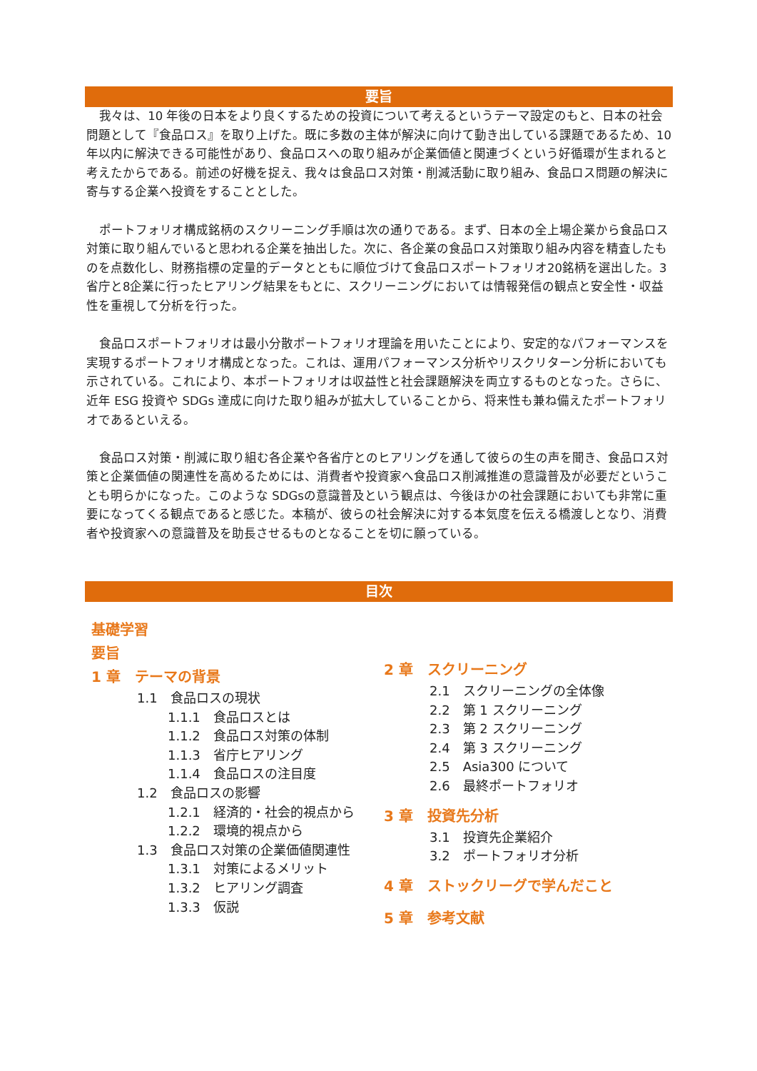要旨
我々は、10 年後の日本をより良くするための投資について考えるというテーマ設定のもと、日本の社会問題として『食品ロス』を取り上げた。既に多数の主体が解決に向けて動き出している課題であるため、10 年以内に解決できる可能性があり、食品ロスへの取り組みが企業価値と関連づくという好循環が生まれると考えたからである。前述の好機を捉え、我々は食品ロス対策・削減活動に取り組み、食品ロス問題の解決に寄与する企業へ投資をすることとした。
ポートフォリオ構成銘柄のスクリーニング手順は次の通りである。まず、日本の全上場企業から食品ロス対策に取り組んでいると思われる企業を抽出した。次に、各企業の食品ロス対策取り組み内容を精査したものを点数化し、財務指標の定量的データとともに順位づけて食品ロスポートフォリオ20銘柄を選出した。3省庁と8企業に行ったヒアリング結果をもとに、スクリーニングにおいては情報発信の観点と安全性・収益性を重視して分析を行った。
食品ロスポートフォリオは最小分散ポートフォリオ理論を用いたことにより、安定的なパフォーマンスを実現するポートフォリオ構成となった。これは、運用パフォーマンス分析やリスクリターン分析においても示されている。これにより、本ポートフォリオは収益性と社会課題解決を両立するものとなった。さらに、近年 ESG 投資や SDGs 達成に向けた取り組みが拡大していることから、将来性も兼ね備えたポートフォリオであるといえる。
食品ロス対策・削減に取り組む各企業や各省庁とのヒアリングを通して彼らの生の声を聞き、食品ロス対策と企業価値の関連性を高めるためには、消費者や投資家へ食品ロス削減推進の意識普及が必要だということも明らかになった。このような SDGsの意識普及という観点は、今後ほかの社会課題においても非常に重要になってくる観点であると感じた。本稿が、彼らの社会解決に対する本気度を伝える橋渡しとなり、消費者や投資家への意識普及を助長させるものとなることを切に願っている。
目次
基礎学習
要旨
1 章　テーマの背景
1.1　食品ロスの現状
1.1.1　食品ロスとは
1.1.2　食品ロス対策の体制
1.1.3　省庁ヒアリング
1.1.4　食品ロスの注目度
1.2　食品ロスの影響
1.2.1　経済的・社会的視点から
1.2.2　環境的視点から
1.3　食品ロス対策の企業価値関連性
1.3.1　対策によるメリット
1.3.2　ヒアリング調査
1.3.3　仮説
2 章　スクリーニング
2.1　スクリーニングの全体像
2.2　第 1 スクリーニング
2.3　第 2 スクリーニング
2.4　第 3 スクリーニング
2.5　Asia300 について
2.6　最終ポートフォリオ
3 章　投資先分析
3.1　投資先企業紹介
3.2　ポートフォリオ分析
4 章　ストックリーグで学んだこと
5 章　参考文献